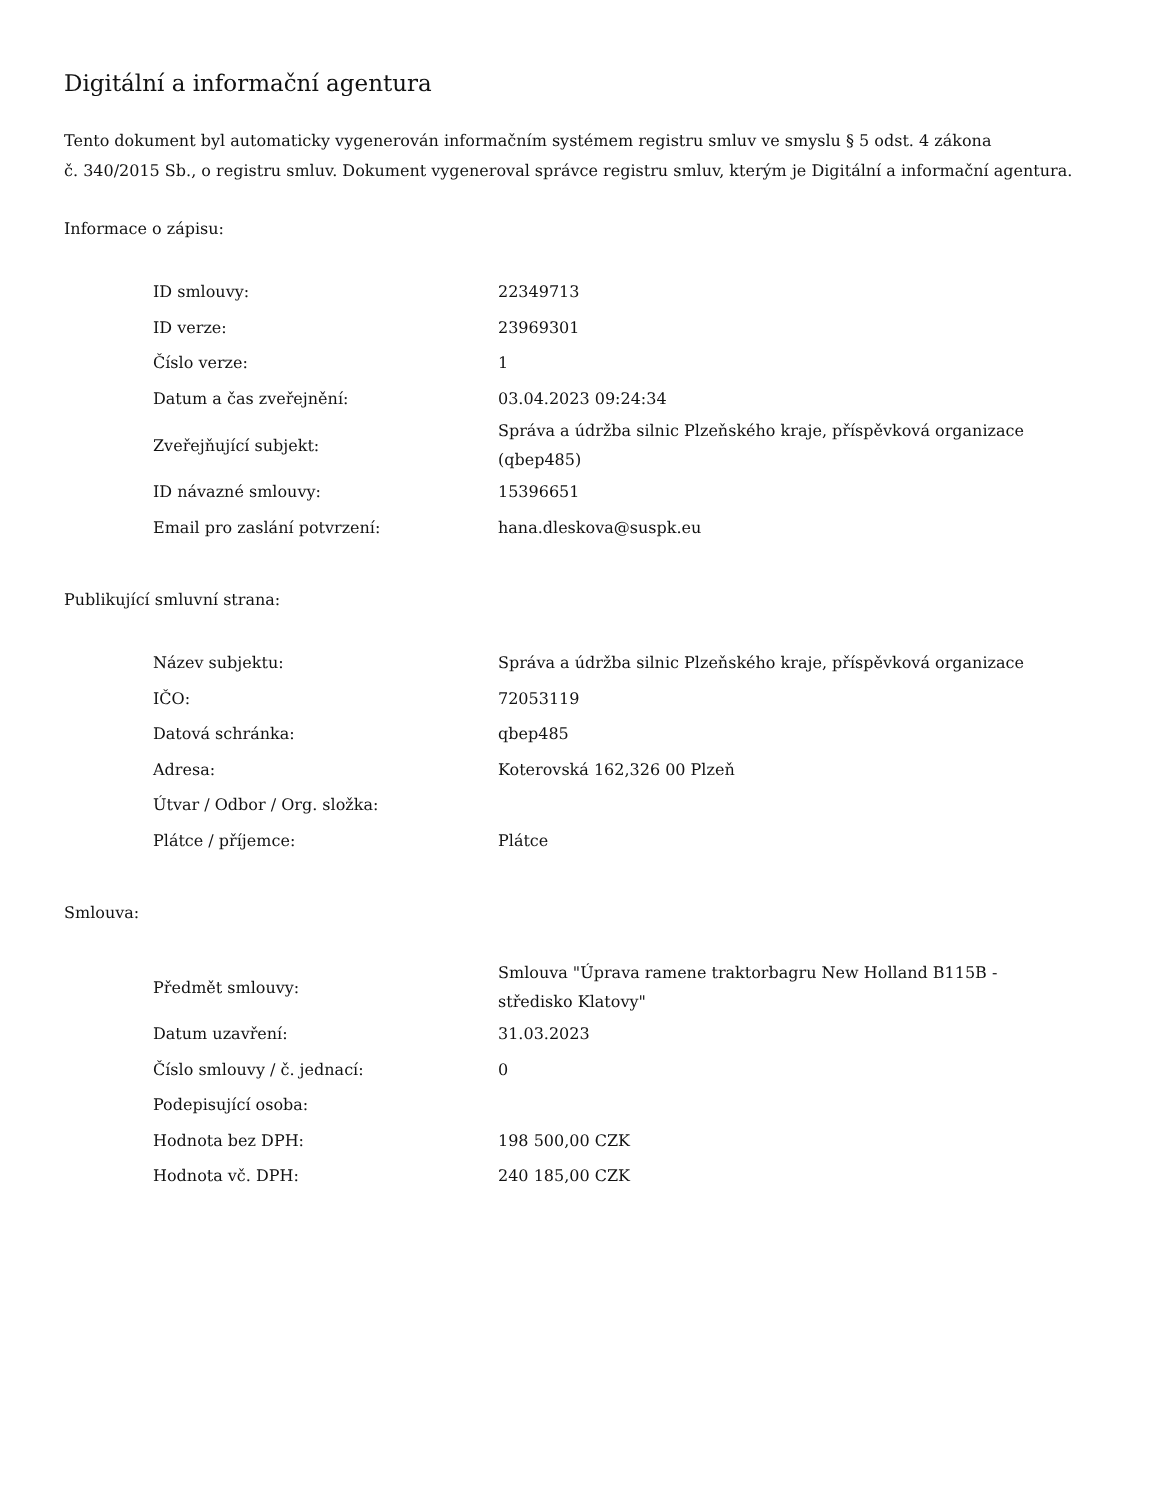Digitální a informační agentura
Tento dokument byl automaticky vygenerován informačním systémem registru smluv ve smyslu § 5 odst. 4 zákona
č. 340/2015 Sb., o registru smluv. Dokument vygeneroval správce registru smluv, kterým je Digitální a informační agentura.
Informace o zápisu:
| ID smlouvy: | 22349713 |
| ID verze: | 23969301 |
| Číslo verze: | 1 |
| Datum a čas zveřejnění: | 03.04.2023 09:24:34 |
| Zveřejňující subjekt: | Správa a údržba silnic Plzeňského kraje, příspěvková organizace (qbep485) |
| ID návazné smlouvy: | 15396651 |
| Email pro zaslání potvrzení: | hana.dleskova@suspk.eu |
Publikující smluvní strana:
| Název subjektu: | Správa a údržba silnic Plzeňského kraje, příspěvková organizace |
| IČO: | 72053119 |
| Datová schránka: | qbep485 |
| Adresa: | Koterovská 162,326 00 Plzeň |
| Útvar / Odbor / Org. složka: | |
| Plátce / příjemce: | Plátce |
Smlouva:
| Předmět smlouvy: | Smlouva "Úprava ramene traktorbagru New Holland B115B - středisko Klatovy" |
| Datum uzavření: | 31.03.2023 |
| Číslo smlouvy / č. jednací: | 0 |
| Podepisující osoba: | |
| Hodnota bez DPH: | 198 500,00 CZK |
| Hodnota vč. DPH: | 240 185,00 CZK |